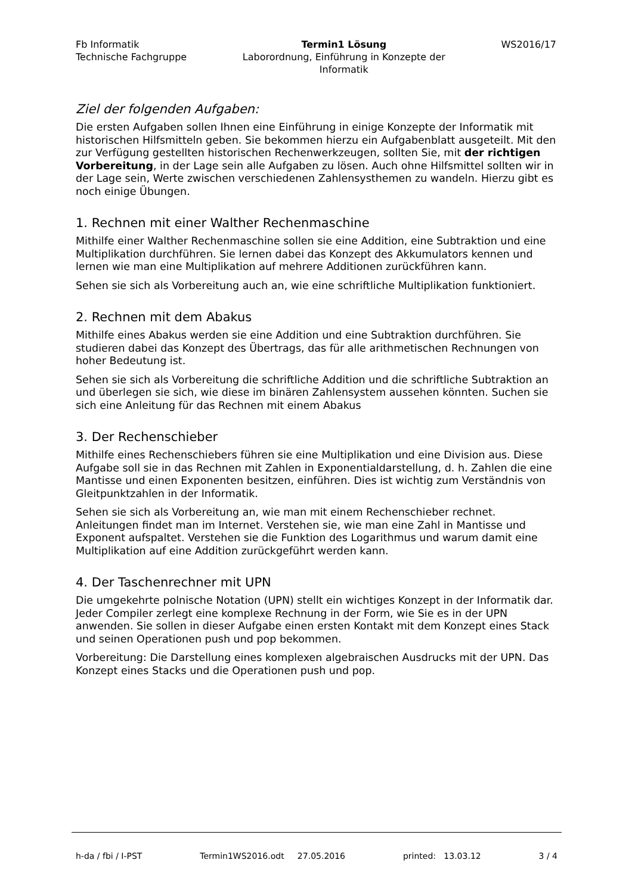Fb Informatik
Technische Fachgruppe
Termin1 Lösung
Laborordnung, Einführung in Konzepte der Informatik
WS2016/17
Ziel der folgenden Aufgaben:
Die ersten Aufgaben sollen Ihnen eine Einführung in einige Konzepte der Informatik mit historischen Hilfsmitteln geben. Sie bekommen hierzu ein Aufgabenblatt ausgeteilt. Mit den zur Verfügung gestellten historischen Rechenwerkzeugen, sollten Sie, mit der richtigen Vorbereitung, in der Lage sein alle Aufgaben zu lösen. Auch ohne Hilfsmittel sollten wir in der Lage sein, Werte zwischen verschiedenen Zahlensysthemen zu wandeln. Hierzu gibt es noch einige Übungen.
1. Rechnen mit einer Walther Rechenmaschine
Mithilfe einer Walther Rechenmaschine sollen sie eine Addition, eine Subtraktion und eine Multiplikation durchführen. Sie lernen dabei das Konzept des Akkumulators kennen und lernen wie man eine Multiplikation auf mehrere Additionen zurückführen kann.
Sehen sie sich als Vorbereitung auch an, wie eine schriftliche Multiplikation funktioniert.
2. Rechnen mit dem Abakus
Mithilfe eines Abakus werden sie eine Addition und eine Subtraktion durchführen. Sie studieren dabei das Konzept des Übertrags, das für alle arithmetischen Rechnungen von hoher Bedeutung ist.
Sehen sie sich als Vorbereitung die schriftliche Addition und die schriftliche Subtraktion an und überlegen sie sich, wie diese im binären Zahlensystem aussehen könnten. Suchen sie sich eine Anleitung für das Rechnen mit einem Abakus
3. Der Rechenschieber
Mithilfe eines Rechenschiebers führen sie eine Multiplikation und eine Division aus. Diese Aufgabe soll sie in das Rechnen mit Zahlen in Exponentialdarstellung, d. h. Zahlen die eine Mantisse und einen Exponenten besitzen, einführen. Dies ist wichtig zum Verständnis von Gleitpunktzahlen in der Informatik.
Sehen sie sich als Vorbereitung an, wie man mit einem Rechenschieber rechnet. Anleitungen findet man im Internet. Verstehen sie, wie man eine Zahl in Mantisse und Exponent aufspaltet. Verstehen sie die Funktion des Logarithmus und warum damit eine Multiplikation auf eine Addition zurückgeführt werden kann.
4. Der Taschenrechner mit UPN
Die umgekehrte polnische Notation (UPN) stellt ein wichtiges Konzept in der Informatik dar. Jeder Compiler zerlegt eine komplexe Rechnung in der Form, wie Sie es in der UPN anwenden. Sie sollen in dieser Aufgabe einen ersten Kontakt mit dem Konzept eines Stack und seinen Operationen push und pop bekommen.
Vorbereitung: Die Darstellung eines komplexen algebraischen Ausdrucks mit der UPN. Das Konzept eines Stacks und die Operationen push und pop.
h-da / fbi / I-PST Termin1WS2016.odt 27.05.2016 printed: 13.03.12 3 / 4